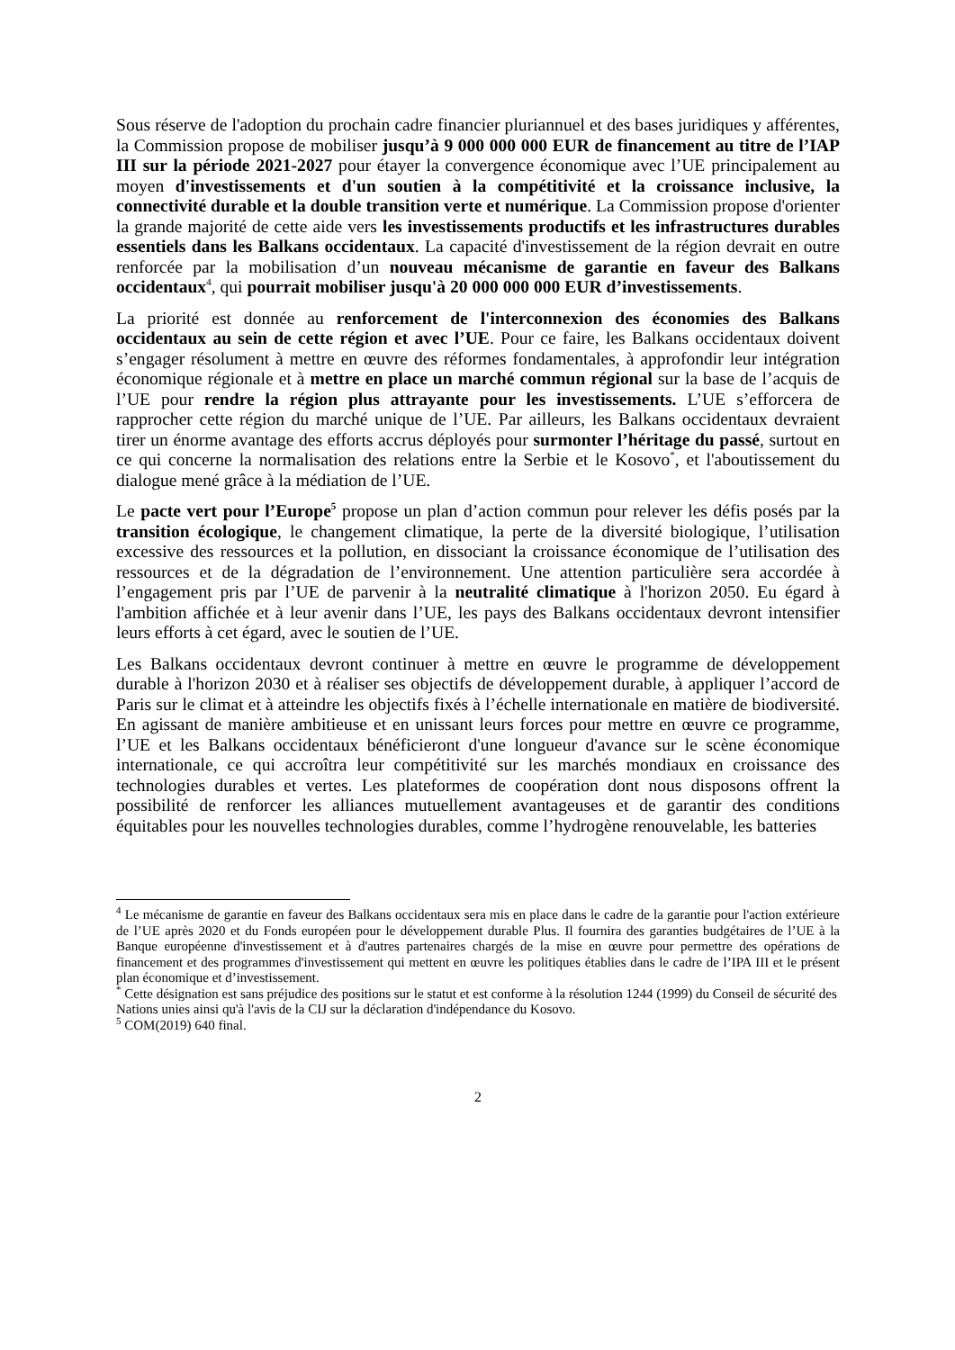Sous réserve de l'adoption du prochain cadre financier pluriannuel et des bases juridiques y afférentes, la Commission propose de mobiliser jusqu’à 9 000 000 000 EUR de financement au titre de l’IAP III sur la période 2021-2027 pour étayer la convergence économique avec l’UE principalement au moyen d'investissements et d'un soutien à la compétitivité et la croissance inclusive, la connectivité durable et la double transition verte et numérique. La Commission propose d'orienter la grande majorité de cette aide vers les investissements productifs et les infrastructures durables essentiels dans les Balkans occidentaux. La capacité d'investissement de la région devrait en outre renforcée par la mobilisation d’un nouveau mécanisme de garantie en faveur des Balkans occidentaux<sup>4</sup>, qui pourrait mobiliser jusqu'à 20 000 000 000 EUR d’investissements.
La priorité est donnée au renforcement de l'interconnexion des économies des Balkans occidentaux au sein de cette région et avec l’UE. Pour ce faire, les Balkans occidentaux doivent s’engager résolument à mettre en œuvre des réformes fondamentales, à approfondir leur intégration économique régionale et à mettre en place un marché commun régional sur la base de l’acquis de l’UE pour rendre la région plus attrayante pour les investissements. L’UE s’efforcera de rapprocher cette région du marché unique de l’UE. Par ailleurs, les Balkans occidentaux devraient tirer un énorme avantage des efforts accrus déployés pour surmonter l’héritage du passé, surtout en ce qui concerne la normalisation des relations entre la Serbie et le Kosovo<sup>*</sup>, et l'aboutissement du dialogue mené grâce à la médiation de l’UE.
Le pacte vert pour l’Europe<sup>5</sup> propose un plan d’action commun pour relever les défis posés par la transition écologique, le changement climatique, la perte de la diversité biologique, l’utilisation excessive des ressources et la pollution, en dissociant la croissance économique de l’utilisation des ressources et de la dégradation de l’environnement. Une attention particulière sera accordée à l’engagement pris par l’UE de parvenir à la neutralité climatique à l'horizon 2050. Eu égard à l'ambition affichée et à leur avenir dans l’UE, les pays des Balkans occidentaux devront intensifier leurs efforts à cet égard, avec le soutien de l’UE.
Les Balkans occidentaux devront continuer à mettre en œuvre le programme de développement durable à l'horizon 2030 et à réaliser ses objectifs de développement durable, à appliquer l’accord de Paris sur le climat et à atteindre les objectifs fixés à l’échelle internationale en matière de biodiversité. En agissant de manière ambitieuse et en unissant leurs forces pour mettre en œuvre ce programme, l’UE et les Balkans occidentaux bénéficieront d'une longueur d'avance sur le scène économique internationale, ce qui accroîtra leur compétitivité sur les marchés mondiaux en croissance des technologies durables et vertes. Les plateformes de coopération dont nous disposons offrent la possibilité de renforcer les alliances mutuellement avantageuses et de garantir des conditions équitables pour les nouvelles technologies durables, comme l’hydrogène renouvelable, les batteries
<sup>4</sup> Le mécanisme de garantie en faveur des Balkans occidentaux sera mis en place dans le cadre de la garantie pour l'action extérieure de l’UE après 2020 et du Fonds européen pour le développement durable Plus. Il fournira des garanties budgétaires de l’UE à la Banque européenne d'investissement et à d'autres partenaires chargés de la mise en œuvre pour permettre des opérations de financement et des programmes d'investissement qui mettent en œuvre les politiques établies dans le cadre de l’IPA III et le présent plan économique et d’investissement.
<sup>*</sup> Cette désignation est sans préjudice des positions sur le statut et est conforme à la résolution 1244 (1999) du Conseil de sécurité des Nations unies ainsi qu'à l'avis de la CIJ sur la déclaration d'indépendance du Kosovo.
<sup>5</sup> COM(2019) 640 final.
2